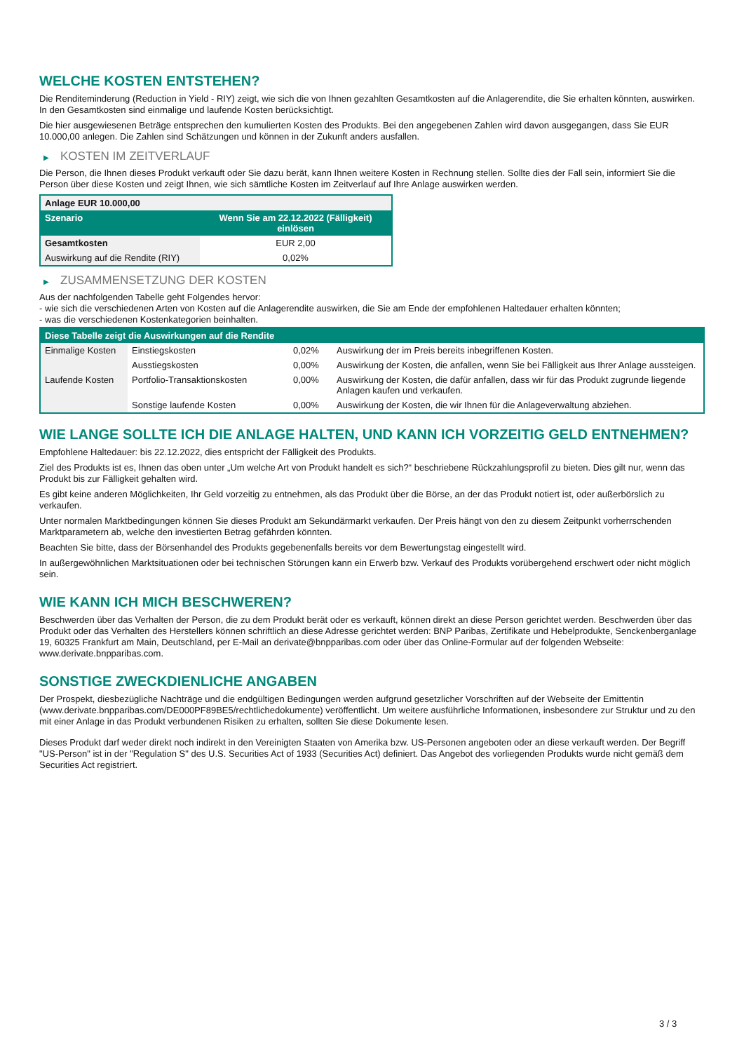WELCHE KOSTEN ENTSTEHEN?
Die Renditeminderung (Reduction in Yield - RIY) zeigt, wie sich die von Ihnen gezahlten Gesamtkosten auf die Anlagerendite, die Sie erhalten könnten, auswirken. In den Gesamtkosten sind einmalige und laufende Kosten berücksichtigt.
Die hier ausgewiesenen Beträge entsprechen den kumulierten Kosten des Produkts. Bei den angegebenen Zahlen wird davon ausgegangen, dass Sie EUR 10.000,00 anlegen. Die Zahlen sind Schätzungen und können in der Zukunft anders ausfallen.
▶ KOSTEN IM ZEITVERLAUF
Die Person, die Ihnen dieses Produkt verkauft oder Sie dazu berät, kann Ihnen weitere Kosten in Rechnung stellen. Sollte dies der Fall sein, informiert Sie die Person über diese Kosten und zeigt Ihnen, wie sich sämtliche Kosten im Zeitverlauf auf Ihre Anlage auswirken werden.
| Anlage EUR 10.000,00 | |
| --- | --- |
| Szenario | Wenn Sie am 22.12.2022 (Fälligkeit) einlösen |
| Gesamtkosten | EUR 2,00 |
| Auswirkung auf die Rendite (RIY) | 0,02% |
▶ ZUSAMMENSETZUNG DER KOSTEN
Aus der nachfolgenden Tabelle geht Folgendes hervor:
- wie sich die verschiedenen Arten von Kosten auf die Anlagerendite auswirken, die Sie am Ende der empfohlenen Haltedauer erhalten könnten;
- was die verschiedenen Kostenkategorien beinhalten.
| Diese Tabelle zeigt die Auswirkungen auf die Rendite | | | |
| --- | --- | --- | --- |
| Einmalige Kosten | Einstiegskosten | 0,02% | Auswirkung der im Preis bereits inbegriffenen Kosten. |
| | Ausstiegskosten | 0,00% | Auswirkung der Kosten, die anfallen, wenn Sie bei Fälligkeit aus Ihrer Anlage aussteigen. |
| Laufende Kosten | Portfolio-Transaktionskosten | 0,00% | Auswirkung der Kosten, die dafür anfallen, dass wir für das Produkt zugrunde liegende Anlagen kaufen und verkaufen. |
| | Sonstige laufende Kosten | 0,00% | Auswirkung der Kosten, die wir Ihnen für die Anlageverwaltung abziehen. |
WIE LANGE SOLLTE ICH DIE ANLAGE HALTEN, UND KANN ICH VORZEITIG GELD ENTNEHMEN?
Empfohlene Haltedauer: bis 22.12.2022, dies entspricht der Fälligkeit des Produkts.
Ziel des Produkts ist es, Ihnen das oben unter „Um welche Art von Produkt handelt es sich?“ beschriebene Rückzahlungsprofil zu bieten. Dies gilt nur, wenn das Produkt bis zur Fälligkeit gehalten wird.
Es gibt keine anderen Möglichkeiten, Ihr Geld vorzeitig zu entnehmen, als das Produkt über die Börse, an der das Produkt notiert ist, oder außerbörslich zu verkaufen.
Unter normalen Marktbedingungen können Sie dieses Produkt am Sekundärmarkt verkaufen. Der Preis hängt von den zu diesem Zeitpunkt vorherrschenden Marktparametern ab, welche den investierten Betrag gefährden könnten.
Beachten Sie bitte, dass der Börsenhandel des Produkts gegebenenfalls bereits vor dem Bewertungstag eingestellt wird.
In außergewöhnlichen Marktsituationen oder bei technischen Störungen kann ein Erwerb bzw. Verkauf des Produkts vorübergehend erschwert oder nicht möglich sein.
WIE KANN ICH MICH BESCHWEREN?
Beschwerden über das Verhalten der Person, die zu dem Produkt berät oder es verkauft, können direkt an diese Person gerichtet werden. Beschwerden über das Produkt oder das Verhalten des Herstellers können schriftlich an diese Adresse gerichtet werden: BNP Paribas, Zertifikate und Hebelprodukte, Senckenberganlage 19, 60325 Frankfurt am Main, Deutschland, per E-Mail an derivate@bnpparibas.com oder über das Online-Formular auf der folgenden Webseite: www.derivate.bnpparibas.com.
SONSTIGE ZWECKDIENLICHE ANGABEN
Der Prospekt, diesbezügliche Nachträge und die endgültigen Bedingungen werden aufgrund gesetzlicher Vorschriften auf der Webseite der Emittentin (www.derivate.bnpparibas.com/DE000PF89BE5/rechtlichedokumente) veröffentlicht. Um weitere ausführliche Informationen, insbesondere zur Struktur und zu den mit einer Anlage in das Produkt verbundenen Risiken zu erhalten, sollten Sie diese Dokumente lesen.
Dieses Produkt darf weder direkt noch indirekt in den Vereinigten Staaten von Amerika bzw. US-Personen angeboten oder an diese verkauft werden. Der Begriff "US-Person" ist in der "Regulation S" des U.S. Securities Act of 1933 (Securities Act) definiert. Das Angebot des vorliegenden Produkts wurde nicht gemäß dem Securities Act registriert.
3 / 3